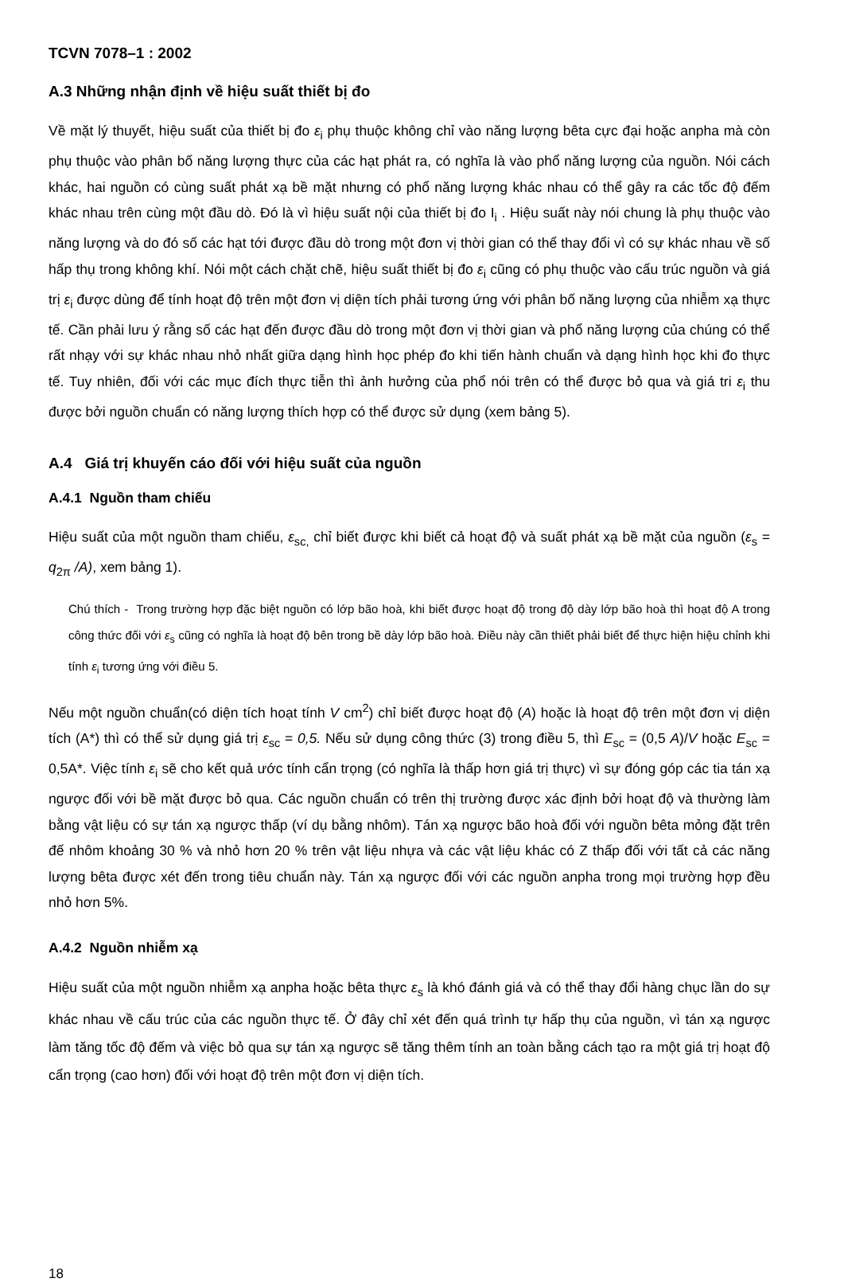TCVN 7078–1 : 2002
A.3 Những nhận định về hiệu suất thiết bị đo
Về mặt lý thuyết, hiệu suất của thiết bị đo ε<sub>i</sub> phụ thuộc không chỉ vào năng lượng bêta cực đại hoặc anpha mà còn phụ thuộc vào phân bố năng lượng thực của các hạt phát ra, có nghĩa là vào phổ năng lượng của nguồn. Nói cách khác, hai nguồn có cùng suất phát xạ bề mặt nhưng có phổ năng lượng khác nhau có thể gây ra các tốc độ đếm khác nhau trên cùng một đầu dò. Đó là vì hiệu suất nội của thiết bị đo I<sub>i</sub> . Hiệu suất này nói chung là phụ thuộc vào năng lượng và do đó số các hạt tới được đầu dò trong một đơn vị thời gian có thể thay đổi vì có sự khác nhau về số hấp thụ trong không khí. Nói một cách chặt chẽ, hiệu suất thiết bị đo ε<sub>i</sub> cũng có phụ thuộc vào cấu trúc nguồn và giá trị ε<sub>i</sub> được dùng để tính hoạt độ trên một đơn vị diện tích phải tương ứng với phân bố năng lượng của nhiễm xạ thực tế. Cần phải lưu ý rằng số các hạt đến được đầu dò trong một đơn vị thời gian và phổ năng lượng của chúng có thể rất nhạy với sự khác nhau nhỏ nhất giữa dạng hình học phép đo khi tiến hành chuẩn và dạng hình học khi đo thực tế. Tuy nhiên, đối với các mục đích thực tiễn thì ảnh hưởng của phổ nói trên có thể được bỏ qua và giá tri ε<sub>i</sub> thu được bởi nguồn chuẩn có năng lượng thích hợp có thể được sử dụng (xem bảng 5).
A.4 Giá trị khuyến cáo đối với hiệu suất của nguồn
A.4.1 Nguồn tham chiếu
Hiệu suất của một nguồn tham chiếu, ε<sub>sc,</sub> chỉ biết được khi biết cả hoạt độ và suất phát xạ bề mặt của nguồn (ε<sub>s</sub> = q<sub>2π</sub> /A), xem bảng 1).
Chú thích - Trong trường hợp đặc biệt nguồn có lớp bão hoà, khi biết được hoạt độ trong độ dày lớp bão hoà thì hoạt độ A trong công thức đối với ε<sub>s</sub> cũng có nghĩa là hoạt độ bên trong bề dày lớp bão hoà. Điều này cần thiết phải biết để thực hiện hiệu chỉnh khi tính ε<sub>i</sub> tương ứng với điều 5.
Nếu một nguồn chuẩn(có diện tích hoạt tính V cm<sup>2</sup>) chỉ biết được hoạt độ (A) hoặc là hoạt độ trên một đơn vị diện tích (A*) thì có thể sử dụng giá trị ε<sub>sc</sub> = 0,5. Nếu sử dụng công thức (3) trong điều 5, thì E<sub>sc</sub> = (0,5 A)/V hoặc E<sub>sc</sub> = 0,5A*. Việc tính ε<sub>i</sub> sẽ cho kết quả ước tính cẩn trọng (có nghĩa là thấp hơn giá trị thực) vì sự đóng góp các tia tán xạ ngược đối với bề mặt được bỏ qua. Các nguồn chuẩn có trên thị trường được xác định bởi hoạt độ và thường làm bằng vật liệu có sự tán xạ ngược thấp (ví dụ bằng nhôm). Tán xạ ngược bão hoà đối với nguồn bêta mỏng đặt trên đế nhôm khoảng 30 % và nhỏ hơn 20 % trên vật liệu nhựa và các vật liệu khác có Z thấp đối với tất cả các năng lượng bêta được xét đến trong tiêu chuẩn này. Tán xạ ngược đối với các nguồn anpha trong mọi trường hợp đều nhỏ hơn 5%.
A.4.2 Nguồn nhiễm xạ
Hiệu suất của một nguồn nhiễm xạ anpha hoặc bêta thực ε<sub>s</sub> là khó đánh giá và có thể thay đổi hàng chục lần do sự khác nhau về cấu trúc của các nguồn thực tế. Ở đây chỉ xét đến quá trình tự hấp thụ của nguồn, vì tán xạ ngược làm tăng tốc độ đếm và việc bỏ qua sự tán xạ ngược sẽ tăng thêm tính an toàn bằng cách tạo ra một giá trị hoạt độ cẩn trọng (cao hơn) đối với hoạt độ trên một đơn vị diện tích.
18